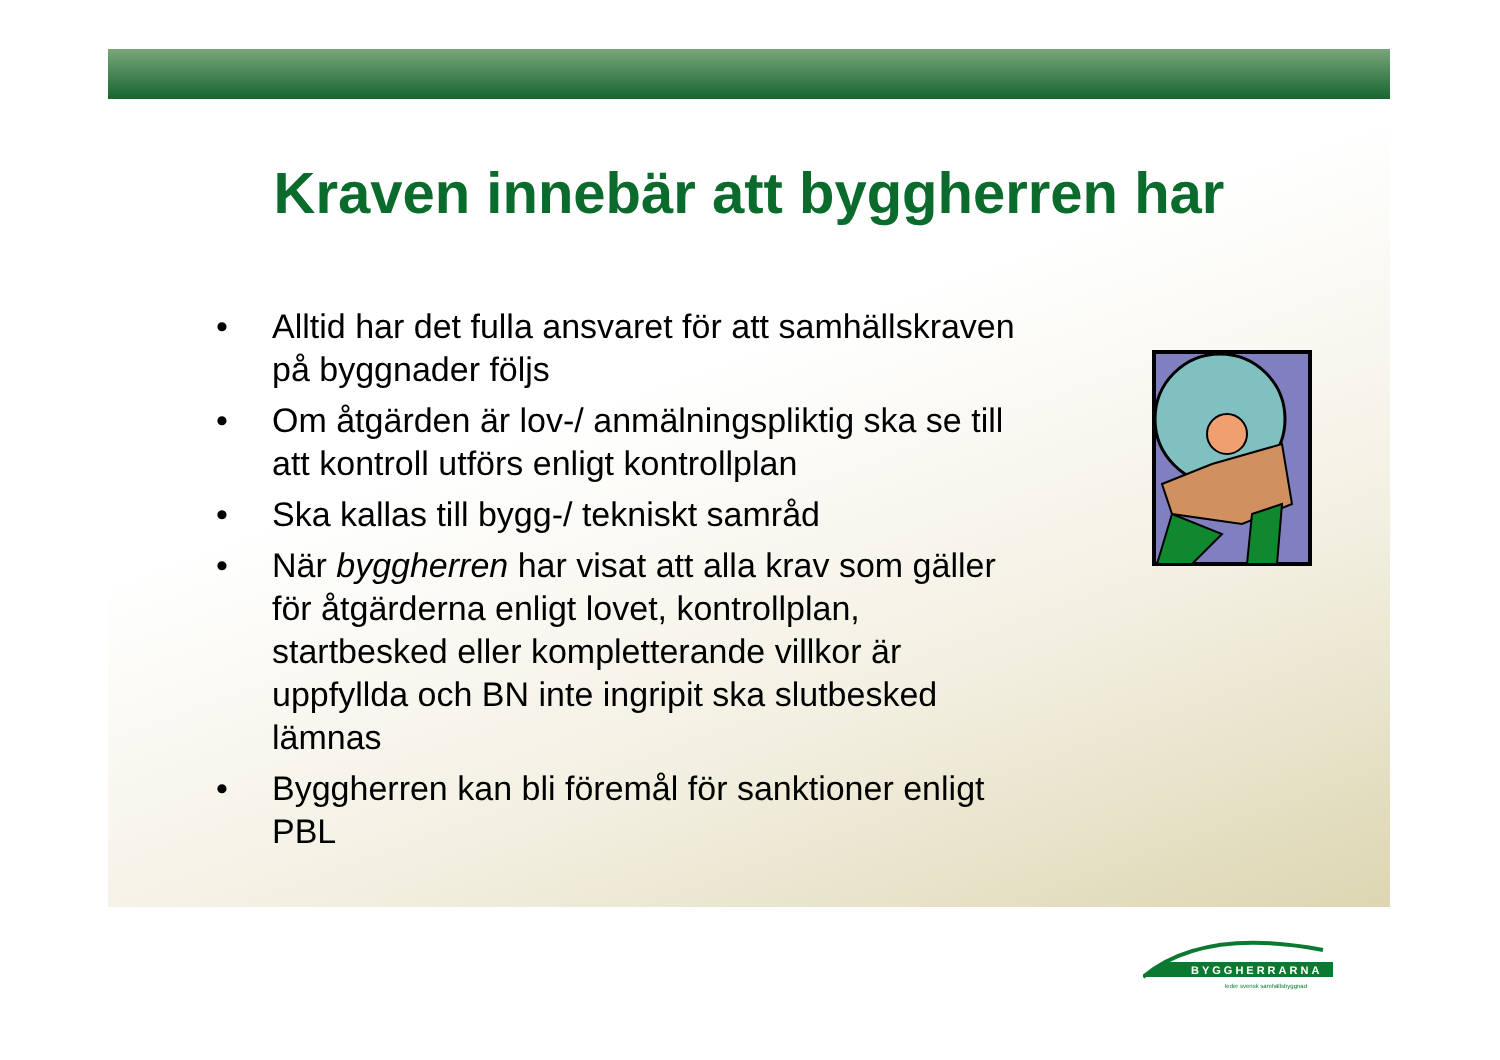Kraven innebär att byggherren har
• Alltid har det fulla ansvaret för att samhällskraven på byggnader följs
• Om åtgärden är lov-/ anmälningspliktig ska se till att kontroll utförs enligt kontrollplan
• Ska kallas till bygg-/ tekniskt samråd
• När byggherren har visat att alla krav som gäller för åtgärderna enligt lovet, kontrollplan, startbesked eller kompletterande villkor är uppfyllda och BN inte ingripit ska slutbesked lämnas
• Byggherren kan bli föremål för sanktioner enligt PBL
BYGGHERRARNA
leder svensk samhällsbyggnad